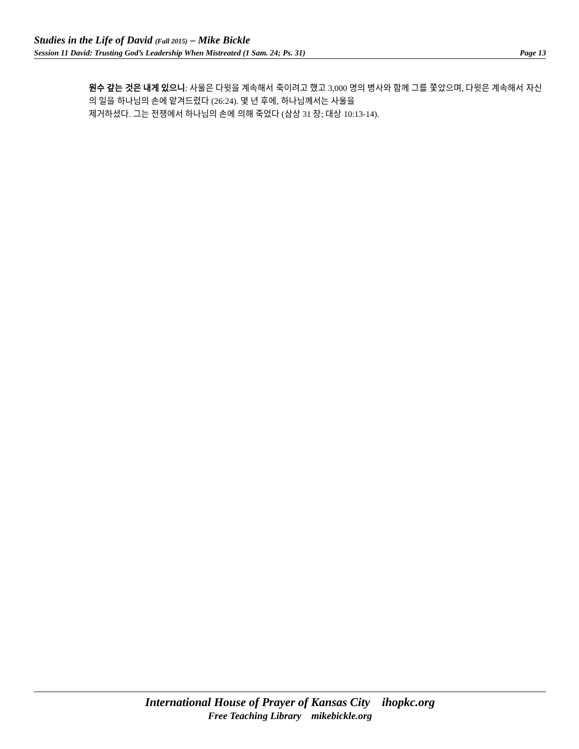Studies in the Life of David (Fall 2015) – Mike Bickle
Session 11 David: Trusting God’s Leadership When Mistreated (1 Sam. 24; Ps. 31) Page 13
원수 갚는 것은 내게 있으니: 사울은 다윗을 계속해서 죽이려고 했고 3,000 명의 병사와 함께 그를 쫓았으며, 다윗은 계속해서 자신의 일을 하나님의 손에 맡겨드렸다 (26:24). 몇 년 후에, 하나님께서는 사울을
제거하셨다. 그는 전쟁에서 하나님의 손에 의해 죽었다 (삼상 31 장; 대상 10:13-14).
International House of Prayer of Kansas City ihopkc.org
Free Teaching Library mikebickle.org